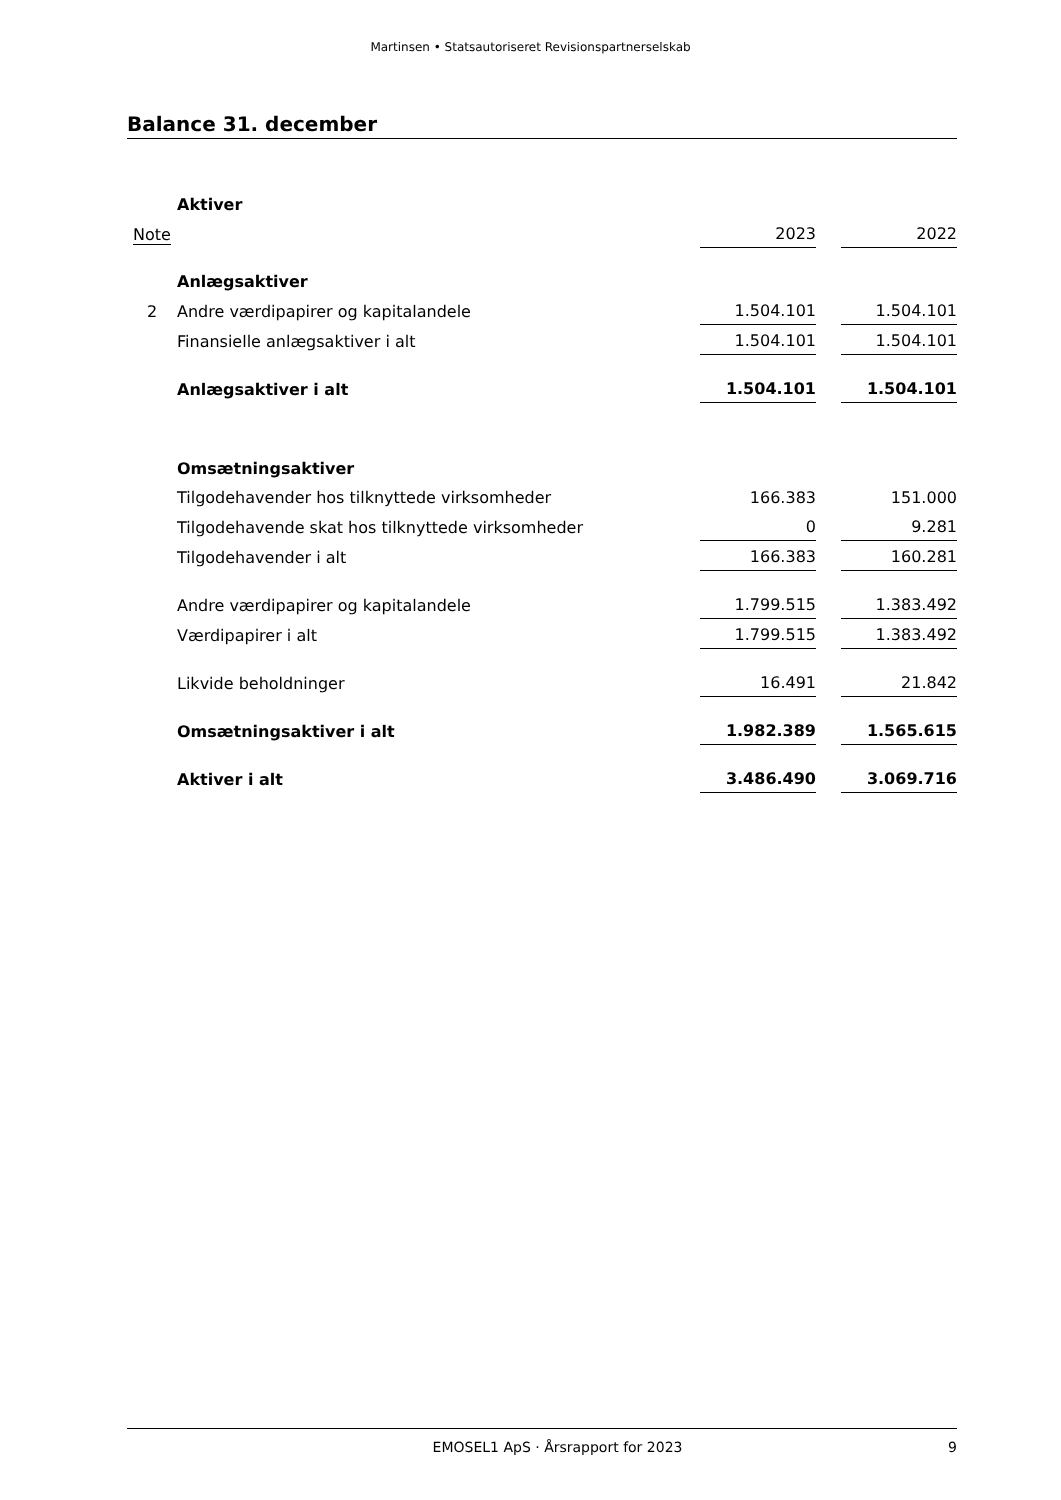Martinsen • Statsautoriseret Revisionspartnerselskab
Balance 31. december
| | Aktiver | | | |
| Note | | 2023 | | 2022 |
| | Anlægsaktiver | | | |
| 2 | Andre værdipapirer og kapitalandele | 1.504.101 | | 1.504.101 |
| | Finansielle anlægsaktiver i alt | 1.504.101 | | 1.504.101 |
| | Anlægsaktiver i alt | 1.504.101 | | 1.504.101 |
| | Omsætningsaktiver | | | |
| | Tilgodehavender hos tilknyttede virksomheder | 166.383 | | 151.000 |
| | Tilgodehavende skat hos tilknyttede virksomheder | 0 | | 9.281 |
| | Tilgodehavender i alt | 166.383 | | 160.281 |
| | Andre værdipapirer og kapitalandele | 1.799.515 | | 1.383.492 |
| | Værdipapirer i alt | 1.799.515 | | 1.383.492 |
| | Likvide beholdninger | 16.491 | | 21.842 |
| | Omsætningsaktiver i alt | 1.982.389 | | 1.565.615 |
| | Aktiver i alt | 3.486.490 | | 3.069.716 |
EMOSEL1 ApS · Årsrapport for 2023 9